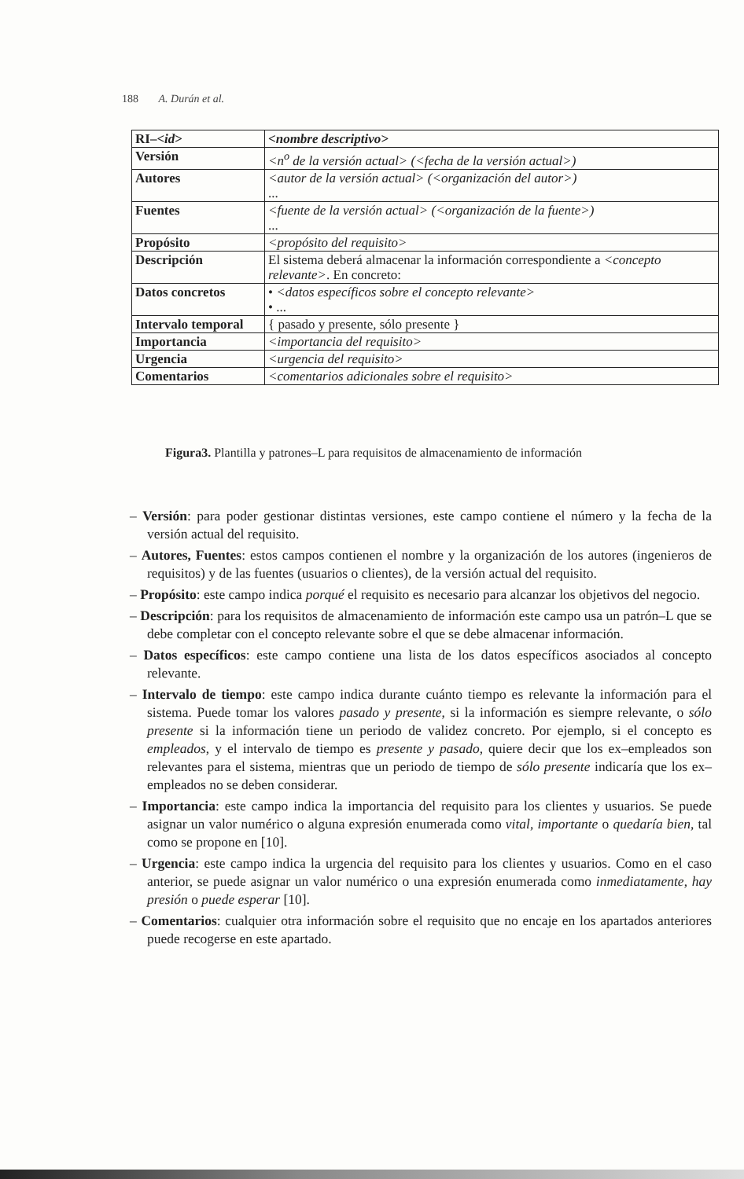188 A. Durán et al.
| RI–< id > | <nombre descriptivo> |
| Versión | <n<sup>o</sup> de la versión actual> (<fecha de la versión actual>) |
| Autores | <autor de la versión actual> (<organización del autor>) ... |
| Fuentes | <fuente de la versión actual> (<organización de la fuente>) ... |
| Propósito | <propósito del requisito> |
| Descripción | El sistema deberá almacenar la información correspondiente a <concepto relevante> . En concreto: |
| Datos concretos | • <datos específicos sobre el concepto relevante> • ... |
| Intervalo temporal | { pasado y presente, sólo presente } |
| Importancia | <importancia del requisito> |
| Urgencia | <urgencia del requisito> |
| Comentarios | <comentarios adicionales sobre el requisito> |
Figura3. Plantilla y patrones–L para requisitos de almacenamiento de información
– Versión: para poder gestionar distintas versiones, este campo contiene el número y la fecha de la versión actual del requisito.
– Autores, Fuentes: estos campos contienen el nombre y la organización de los autores (ingenieros de requisitos) y de las fuentes (usuarios o clientes), de la versión actual del requisito.
– Propósito: este campo indica porqué el requisito es necesario para alcanzar los objetivos del negocio.
– Descripción: para los requisitos de almacenamiento de información este campo usa un patrón–L que se debe completar con el concepto relevante sobre el que se debe almacenar información.
– Datos específicos: este campo contiene una lista de los datos específicos asociados al concepto relevante.
– Intervalo de tiempo: este campo indica durante cuánto tiempo es relevante la información para el sistema. Puede tomar los valores pasado y presente, si la información es siempre relevante, o sólo presente si la información tiene un periodo de validez concreto. Por ejemplo, si el concepto es empleados, y el intervalo de tiempo es presente y pasado, quiere decir que los ex–empleados son relevantes para el sistema, mientras que un periodo de tiempo de sólo presente indicaría que los ex–empleados no se deben considerar.
– Importancia: este campo indica la importancia del requisito para los clientes y usuarios. Se puede asignar un valor numérico o alguna expresión enumerada como vital, importante o quedaría bien, tal como se propone en [10].
– Urgencia: este campo indica la urgencia del requisito para los clientes y usuarios. Como en el caso anterior, se puede asignar un valor numérico o una expresión enumerada como inmediatamente, hay presión o puede esperar [10].
– Comentarios: cualquier otra información sobre el requisito que no encaje en los apartados anteriores puede recogerse en este apartado.